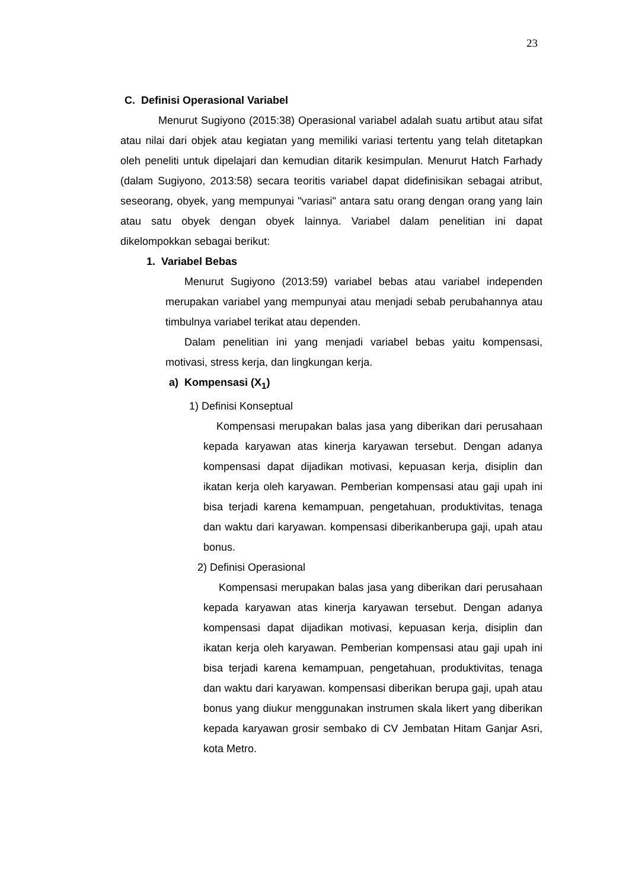23
C. Definisi Operasional Variabel
Menurut Sugiyono (2015:38) Operasional variabel adalah suatu artibut atau sifat atau nilai dari objek atau kegiatan yang memiliki variasi tertentu yang telah ditetapkan oleh peneliti untuk dipelajari dan kemudian ditarik kesimpulan. Menurut Hatch Farhady (dalam Sugiyono, 2013:58) secara teoritis variabel dapat didefinisikan sebagai atribut, seseorang, obyek, yang mempunyai "variasi" antara satu orang dengan orang yang lain atau satu obyek dengan obyek lainnya. Variabel dalam penelitian ini dapat dikelompokkan sebagai berikut:
1. Variabel Bebas
Menurut Sugiyono (2013:59) variabel bebas atau variabel independen merupakan variabel yang mempunyai atau menjadi sebab perubahannya atau timbulnya variabel terikat atau dependen.
Dalam penelitian ini yang menjadi variabel bebas yaitu kompensasi, motivasi, stress kerja, dan lingkungan kerja.
a) Kompensasi (X<sub>1</sub>)
1) Definisi Konseptual
Kompensasi merupakan balas jasa yang diberikan dari perusahaan kepada karyawan atas kinerja karyawan tersebut. Dengan adanya kompensasi dapat dijadikan motivasi, kepuasan kerja, disiplin dan ikatan kerja oleh karyawan. Pemberian kompensasi atau gaji upah ini bisa terjadi karena kemampuan, pengetahuan, produktivitas, tenaga dan waktu dari karyawan. kompensasi diberikanberupa gaji, upah atau bonus.
2) Definisi Operasional
Kompensasi merupakan balas jasa yang diberikan dari perusahaan kepada karyawan atas kinerja karyawan tersebut. Dengan adanya kompensasi dapat dijadikan motivasi, kepuasan kerja, disiplin dan ikatan kerja oleh karyawan. Pemberian kompensasi atau gaji upah ini bisa terjadi karena kemampuan, pengetahuan, produktivitas, tenaga dan waktu dari karyawan. kompensasi diberikan berupa gaji, upah atau bonus yang diukur menggunakan instrumen skala likert yang diberikan kepada karyawan grosir sembako di CV Jembatan Hitam Ganjar Asri, kota Metro.